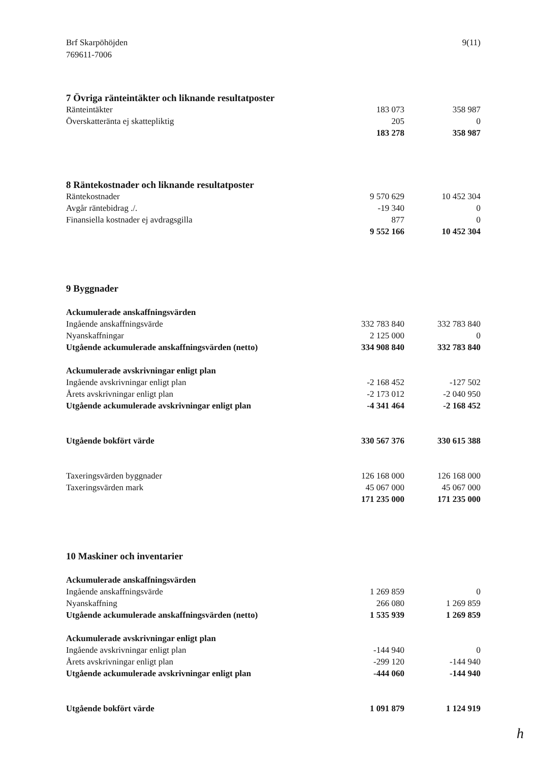Brf Skarpöhöjden
769611-7006
9(11)
7 Övriga ränteintäkter och liknande resultatposter
| Ränteintäkter | 183 073 | 358 987 |
| Överskatteränta ej skattepliktig | 205 | 0 |
| | 183 278 | 358 987 |
8 Räntekostnader och liknande resultatposter
| Räntekostnader | 9 570 629 | 10 452 304 |
| Avgår räntebidrag ./. | -19 340 | 0 |
| Finansiella kostnader ej avdragsgilla | 877 | 0 |
| | 9 552 166 | 10 452 304 |
9 Byggnader
| Ackumulerade anskaffningsvärden | | |
| Ingående anskaffningsvärde | 332 783 840 | 332 783 840 |
| Nyanskaffningar | 2 125 000 | 0 |
| Utgående ackumulerade anskaffningsvärden (netto) | 334 908 840 | 332 783 840 |
| Ackumulerade avskrivningar enligt plan | | |
| Ingående avskrivningar enligt plan | -2 168 452 | -127 502 |
| Årets avskrivningar enligt plan | -2 173 012 | -2 040 950 |
| Utgående ackumulerade avskrivningar enligt plan | -4 341 464 | -2 168 452 |
| Utgående bokfört värde | 330 567 376 | 330 615 388 |
| Taxeringsvärden byggnader | 126 168 000 | 126 168 000 |
| Taxeringsvärden mark | 45 067 000 | 45 067 000 |
| | 171 235 000 | 171 235 000 |
10 Maskiner och inventarier
| Ackumulerade anskaffningsvärden | | |
| Ingående anskaffningsvärde | 1 269 859 | 0 |
| Nyanskaffning | 266 080 | 1 269 859 |
| Utgående ackumulerade anskaffningsvärden (netto) | 1 535 939 | 1 269 859 |
| Ackumulerade avskrivningar enligt plan | | |
| Ingående avskrivningar enligt plan | -144 940 | 0 |
| Årets avskrivningar enligt plan | -299 120 | -144 940 |
| Utgående ackumulerade avskrivningar enligt plan | -444 060 | -144 940 |
| Utgående bokfört värde | 1 091 879 | 1 124 919 |
h